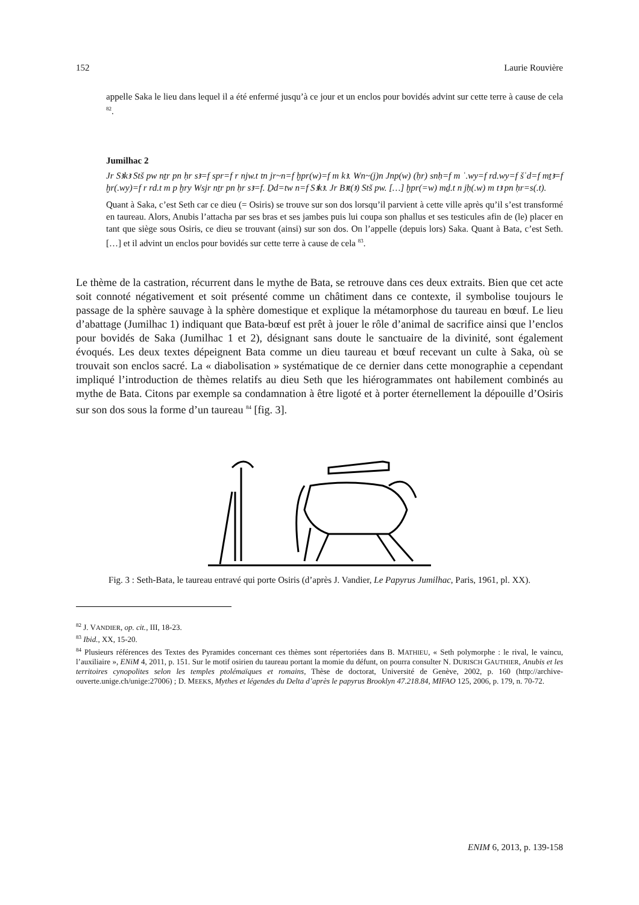152 Laurie Rouvière
appelle Saka le lieu dans lequel il a été enfermé jusqu’à ce jour et un enclos pour bovidés advint sur cette terre à cause de cela <sup>82</sup>.
Jumilhac 2
Jr Sꜣkꜣ Stš pw nṯr pn ḥr sꜣ=f spr=f r njw.t tn jr~n=f ḫpr(w)=f m kꜣ. Wn~(j)n Jnp(w) (ḥr) snḥ=f m ʿ.wy=f rd.wy=f šʿd=f mṯꜣ=f ḫr(.wy)=f r rd.t m p ḫry Wsjr nṯr pn ḥr sꜣ=f. Ḏd=tw n=f Sꜣkꜣ. Jr Bꜣt(ꜣ) Stš pw. […] ḫpr(=w) mḏ.t n jḥ(.w) m tꜣ pn ḥr=s(.t).
Quant à Saka, c’est Seth car ce dieu (= Osiris) se trouve sur son dos lorsqu’il parvient à cette ville après qu’il s’est transformé en taureau. Alors, Anubis l’attacha par ses bras et ses jambes puis lui coupa son phallus et ses testicules afin de (le) placer en tant que siège sous Osiris, ce dieu se trouvant (ainsi) sur son dos. On l’appelle (depuis lors) Saka. Quant à Bata, c’est Seth. […] et il advint un enclos pour bovidés sur cette terre à cause de cela <sup>83</sup>.
Le thème de la castration, récurrent dans le mythe de Bata, se retrouve dans ces deux extraits. Bien que cet acte soit connoté négativement et soit présenté comme un châtiment dans ce contexte, il symbolise toujours le passage de la sphère sauvage à la sphère domestique et explique la métamorphose du taureau en bœuf. Le lieu d’abattage (Jumilhac 1) indiquant que Bata-bœuf est prêt à jouer le rôle d’animal de sacrifice ainsi que l’enclos pour bovidés de Saka (Jumilhac 1 et 2), désignant sans doute le sanctuaire de la divinité, sont également évoqués. Les deux textes dépeignent Bata comme un dieu taureau et bœuf recevant un culte à Saka, où se trouvait son enclos sacré. La « diabolisation » systématique de ce dernier dans cette monographie a cependant impliqué l’introduction de thèmes relatifs au dieu Seth que les hiérogrammates ont habilement combinés au mythe de Bata. Citons par exemple sa condamnation à être ligoté et à porter éternellement la dépouille d’Osiris sur son dos sous la forme d’un taureau <sup>84</sup> [fig. 3].
Fig. 3 : Seth-Bata, le taureau entravé qui porte Osiris (d’après J. Vandier, Le Papyrus Jumilhac, Paris, 1961, pl. XX).
<sup>82</sup> J. VANDIER, op. cit., III, 18-23.
<sup>83</sup> Ibid., XX, 15-20.
<sup>84</sup> Plusieurs références des Textes des Pyramides concernant ces thèmes sont répertoriées dans B. MATHIEU, « Seth polymorphe : le rival, le vaincu, l’auxiliaire », ENiM 4, 2011, p. 151. Sur le motif osirien du taureau portant la momie du défunt, on pourra consulter N. DURISCH GAUTHIER, Anubis et les territoires cynopolites selon les temples ptolémaïques et romains, Thèse de doctorat, Université de Genève, 2002, p. 160 (http://archive-ouverte.unige.ch/unige:27006) ; D. MEEKS, Mythes et légendes du Delta d’après le papyrus Brooklyn 47.218.84, MIFAO 125, 2006, p. 179, n. 70-72.
ENIM 6, 2013, p. 139-158